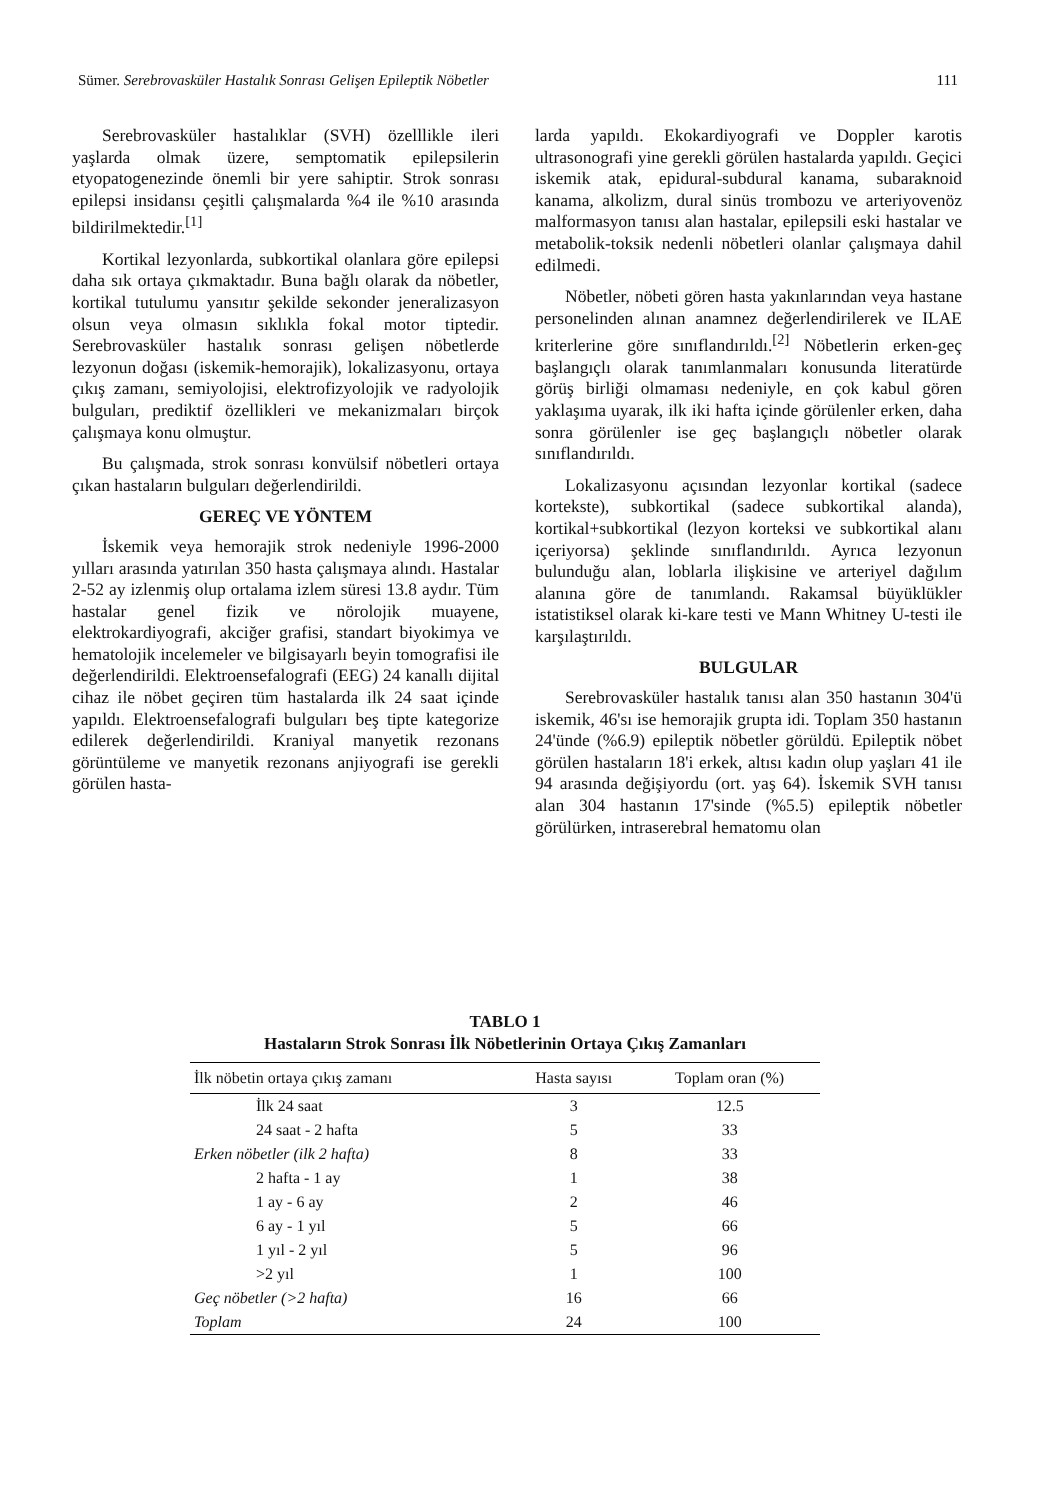Sümer. Serebrovasküler Hastalık Sonrası Gelişen Epileptik Nöbetler 111
Serebrovasküler hastalıklar (SVH) özelllikle ileri yaşlarda olmak üzere, semptomatik epilepsilerin etyopatogenezinde önemli bir yere sahiptir. Strok sonrası epilepsi insidansı çeşitli çalışmalarda %4 ile %10 arasında bildirilmektedir.<sup>[1]</sup>
Kortikal lezyonlarda, subkortikal olanlara göre epilepsi daha sık ortaya çıkmaktadır. Buna bağlı olarak da nöbetler, kortikal tutulumu yansıtır şekilde sekonder jeneralizasyon olsun veya olmasın sıklıkla fokal motor tiptedir. Serebrovasküler hastalık sonrası gelişen nöbetlerde lezyonun doğası (iskemik-hemorajik), lokalizasyonu, ortaya çıkış zamanı, semiyolojisi, elektrofizyolojik ve radyolojik bulguları, prediktif özellikleri ve mekanizmaları birçok çalışmaya konu olmuştur.
Bu çalışmada, strok sonrası konvülsif nöbetleri ortaya çıkan hastaların bulguları değerlendirildi.
GEREÇ VE YÖNTEM
İskemik veya hemorajik strok nedeniyle 1996-2000 yılları arasında yatırılan 350 hasta çalışmaya alındı. Hastalar 2-52 ay izlenmiş olup ortalama izlem süresi 13.8 aydır. Tüm hastalar genel fizik ve nörolojik muayene, elektrokardiyografi, akciğer grafisi, standart biyokimya ve hematolojik incelemeler ve bilgisayarlı beyin tomografisi ile değerlendirildi. Elektroensefalografi (EEG) 24 kanallı dijital cihaz ile nöbet geçiren tüm hastalarda ilk 24 saat içinde yapıldı. Elektroensefalografi bulguları beş tipte kategorize edilerek değerlendirildi. Kraniyal manyetik rezonans görüntüleme ve manyetik rezonans anjiyografi ise gerekli görülen hasta-
larda yapıldı. Ekokardiyografi ve Doppler karotis ultrasonografi yine gerekli görülen hastalarda yapıldı. Geçici iskemik atak, epidural-subdural kanama, subaraknoid kanama, alkolizm, dural sinüs trombozu ve arteriyovenöz malformasyon tanısı alan hastalar, epilepsili eski hastalar ve metabolik-toksik nedenli nöbetleri olanlar çalışmaya dahil edilmedi.
Nöbetler, nöbeti gören hasta yakınlarından veya hastane personelinden alınan anamnez değerlendirilerek ve ILAE kriterlerine göre sınıflandırıldı.<sup>[2]</sup> Nöbetlerin erken-geç başlangıçlı olarak tanımlanmaları konusunda literatürde görüş birliği olmaması nedeniyle, en çok kabul gören yaklaşıma uyarak, ilk iki hafta içinde görülenler erken, daha sonra görülenler ise geç başlangıçlı nöbetler olarak sınıflandırıldı.
Lokalizasyonu açısından lezyonlar kortikal (sadece kortekste), subkortikal (sadece subkortikal alanda), kortikal+subkortikal (lezyon korteksi ve subkortikal alanı içeriyorsa) şeklinde sınıflandırıldı. Ayrıca lezyonun bulunduğu alan, loblarla ilişkisine ve arteriyel dağılım alanına göre de tanımlandı. Rakamsal büyüklükler istatistiksel olarak ki-kare testi ve Mann Whitney U-testi ile karşılaştırıldı.
BULGULAR
Serebrovasküler hastalık tanısı alan 350 hastanın 304'ü iskemik, 46'sı ise hemorajik grupta idi. Toplam 350 hastanın 24'ünde (%6.9) epileptik nöbetler görüldü. Epileptik nöbet görülen hastaların 18'i erkek, altısı kadın olup yaşları 41 ile 94 arasında değişiyordu (ort. yaş 64). İskemik SVH tanısı alan 304 hastanın 17'sinde (%5.5) epileptik nöbetler görülürken, intraserebral hematomu olan
TABLO 1
Hastaların Strok Sonrası İlk Nöbetlerinin Ortaya Çıkış Zamanları
| İlk nöbetin ortaya çıkış zamanı | Hasta sayısı | Toplam oran (%) |
| --- | --- | --- |
| İlk 24 saat | 3 | 12.5 |
| 24 saat - 2 hafta | 5 | 33 |
| Erken nöbetler (ilk 2 hafta) | 8 | 33 |
| 2 hafta - 1 ay | 1 | 38 |
| 1 ay - 6 ay | 2 | 46 |
| 6 ay - 1 yıl | 5 | 66 |
| 1 yıl - 2 yıl | 5 | 96 |
| >2 yıl | 1 | 100 |
| Geç nöbetler (>2 hafta) | 16 | 66 |
| Toplam | 24 | 100 |